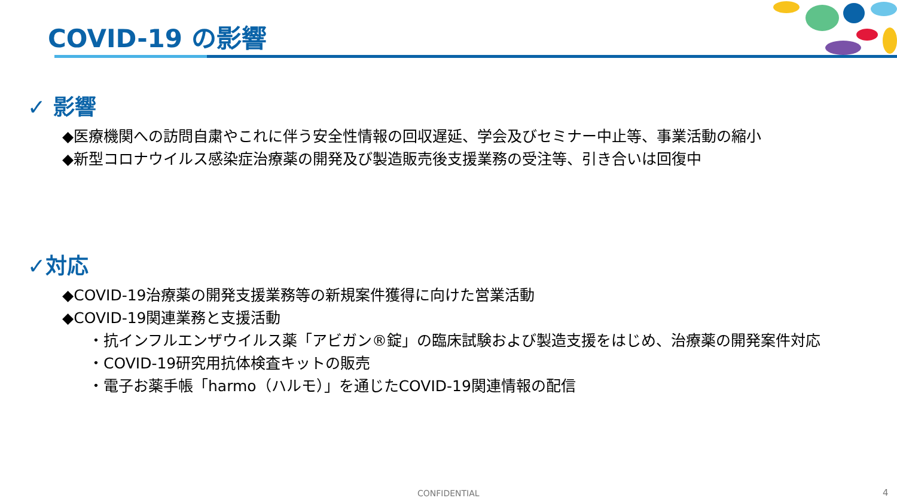COVID-19 の影響
✓ 影響
◆医療機関への訪問自粛やこれに伴う安全性情報の回収遅延、学会及びセミナー中止等、事業活動の縮小
◆新型コロナウイルス感染症治療薬の開発及び製造販売後支援業務の受注等、引き合いは回復中
✓対応
◆COVID-19治療薬の開発支援業務等の新規案件獲得に向けた営業活動
◆COVID-19関連業務と支援活動
・抗インフルエンザウイルス薬「アビガン®錠」の臨床試験および製造支援をはじめ、治療薬の開発案件対応
・COVID-19研究用抗体検査キットの販売
・電子お薬手帳「harmo（ハルモ）」を通じたCOVID-19関連情報の配信
CONFIDENTIAL 4